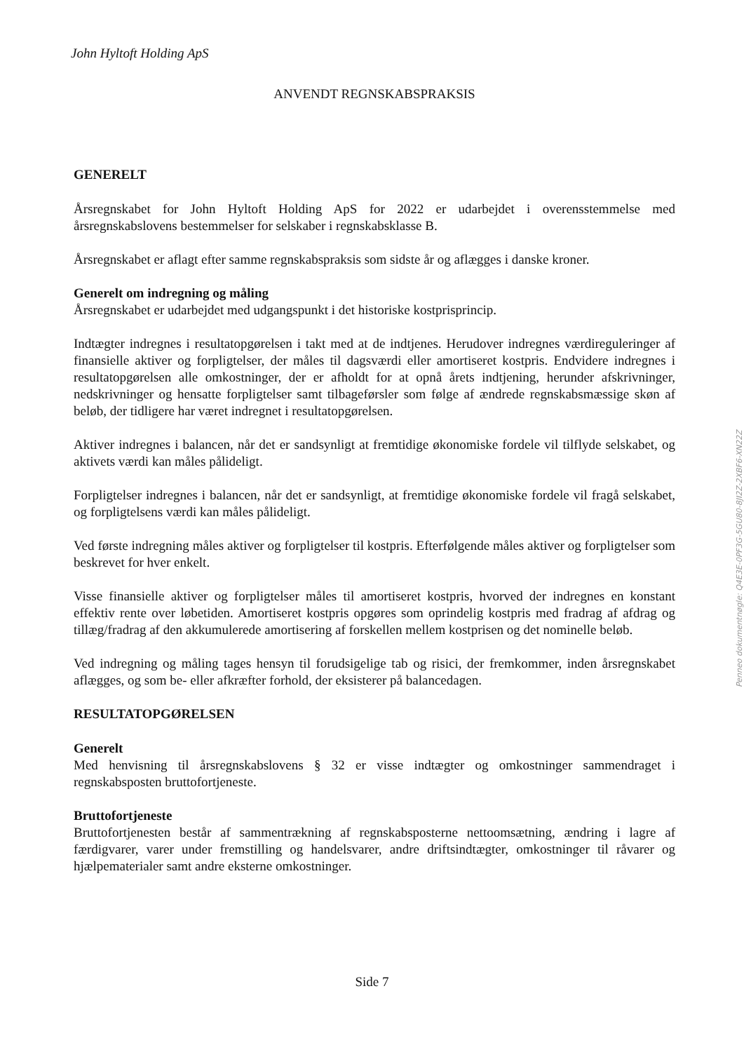John Hyltoft Holding ApS
ANVENDT REGNSKABSPRAKSIS
GENERELT
Årsregnskabet for John Hyltoft Holding ApS for 2022 er udarbejdet i overensstemmelse med årsregnskabslovens bestemmelser for selskaber i regnskabsklasse B.
Årsregnskabet er aflagt efter samme regnskabspraksis som sidste år og aflægges i danske kroner.
Generelt om indregning og måling
Årsregnskabet er udarbejdet med udgangspunkt i det historiske kostprisprincip.
Indtægter indregnes i resultatopgørelsen i takt med at de indtjenes. Herudover indregnes værdireguleringer af finansielle aktiver og forpligtelser, der måles til dagsværdi eller amortiseret kostpris. Endvidere indregnes i resultatopgørelsen alle omkostninger, der er afholdt for at opnå årets indtjening, herunder afskrivninger, nedskrivninger og hensatte forpligtelser samt tilbageførsler som følge af ændrede regnskabsmæssige skøn af beløb, der tidligere har været indregnet i resultatopgørelsen.
Aktiver indregnes i balancen, når det er sandsynligt at fremtidige økonomiske fordele vil tilflyde selskabet, og aktivets værdi kan måles pålideligt.
Forpligtelser indregnes i balancen, når det er sandsynligt, at fremtidige økonomiske fordele vil fragå selskabet, og forpligtelsens værdi kan måles pålideligt.
Ved første indregning måles aktiver og forpligtelser til kostpris. Efterfølgende måles aktiver og forpligtelser som beskrevet for hver enkelt.
Visse finansielle aktiver og forpligtelser måles til amortiseret kostpris, hvorved der indregnes en konstant effektiv rente over løbetiden. Amortiseret kostpris opgøres som oprindelig kostpris med fradrag af afdrag og tillæg/fradrag af den akkumulerede amortisering af forskellen mellem kostprisen og det nominelle beløb.
Ved indregning og måling tages hensyn til forudsigelige tab og risici, der fremkommer, inden årsregnskabet aflægges, og som be- eller afkræfter forhold, der eksisterer på balancedagen.
RESULTATOPGØRELSEN
Generelt
Med henvisning til årsregnskabslovens § 32 er visse indtægter og omkostninger sammendraget i regnskabsposten bruttofortjeneste.
Bruttofortjeneste
Bruttofortjenesten består af sammentrækning af regnskabsposterne nettoomsætning, ændring i lagre af færdigvarer, varer under fremstilling og handelsvarer, andre driftsindtægter, omkostninger til råvarer og hjælpematerialer samt andre eksterne omkostninger.
Side 7
Penneo dokumentnøgle: Q4E3E-0PF3G-5GU80-8JI2Z-2XBF6-XN22Z